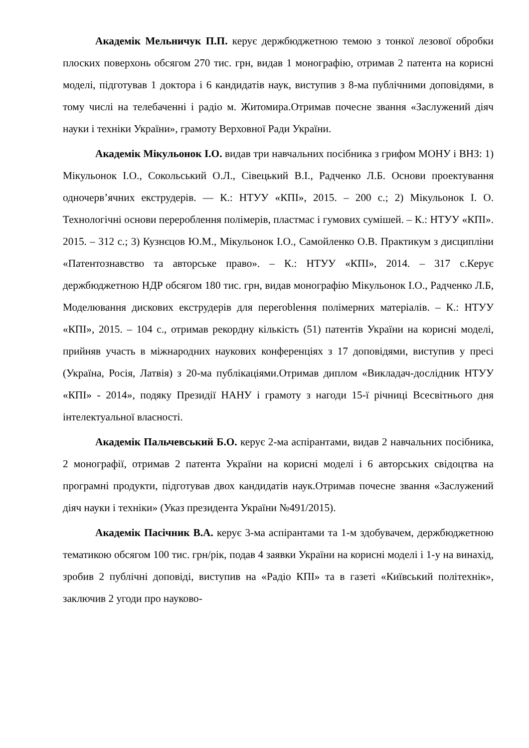Академік Мельничук П.П. керує держбюджетною темою з тонкої лезової обробки плоских поверхонь обсягом 270 тис. грн, видав 1 монографію, отримав 2 патента на корисні моделі, підготував 1 доктора і 6 кандидатів наук, виступив з 8-ма публічними доповідями, в тому числі на телебаченні і радіо м. Житомира.Отримав почесне звання «Заслужений діяч науки і техніки України», грамоту Верховної Ради України.
Академік Мікульонок І.О. видав три навчальних посібника з грифом МОНУ і ВНЗ: 1) Мікульонок І.О., Сокольський О.Л., Сівецький В.І., Радченко Л.Б. Основи проектування одночерв’ячних екструдерів. — К.: НТУУ «КПІ», 2015. – 200 с.; 2) Мікульонок І. О. Технологічні основи перероблення полімерів, пластмас і гумових сумішей. – К.: НТУУ «КПІ». 2015. – 312 с.; 3) Кузнєцов Ю.М., Мікульонок І.О., Самойленко О.В. Практикум з дисципліни «Патентознавство та авторське право». – К.: НТУУ «КПІ», 2014. – 317 с.Керує держбюджетною НДР обсягом 180 тис. грн, видав монографію Мікульонок І.О., Радченко Л.Б, Моделювання дискових екструдерів для переroblення полімерних матеріалів. – К.: НТУУ «КПІ», 2015. – 104 с., отримав рекордну кількість (51) патентів України на корисні моделі, прийняв участь в міжнародних наукових конференціях з 17 доповідями, виступив у пресі (Україна, Росія, Латвія) з 20-ма публікаціями.Отримав диплом «Викладач-дослідник НТУУ «КПІ» - 2014», подяку Президії НАНУ і грамоту з нагоди 15-ї річниці Всесвітнього дня інтелектуальної власності.
Академік Пальчевський Б.О. керує 2-ма аспірантами, видав 2 навчальних посібника, 2 монографії, отримав 2 патента України на корисні моделі і 6 авторських свідоцтва на програмні продукти, підготував двох кандидатів наук.Отримав почесне звання «Заслужений діяч науки і техніки» (Указ президента України №491/2015).
Академік Пасічник В.А. керує 3-ма аспірантами та 1-м здобувачем, держбюджетною тематикою обсягом 100 тис. грн/рік, подав 4 заявки України на корисні моделі і 1-у на винахід, зробив 2 публічні доповіді, виступив на «Радіо КПІ» та в газеті «Київський політехнік», заключив 2 угоди про науково-